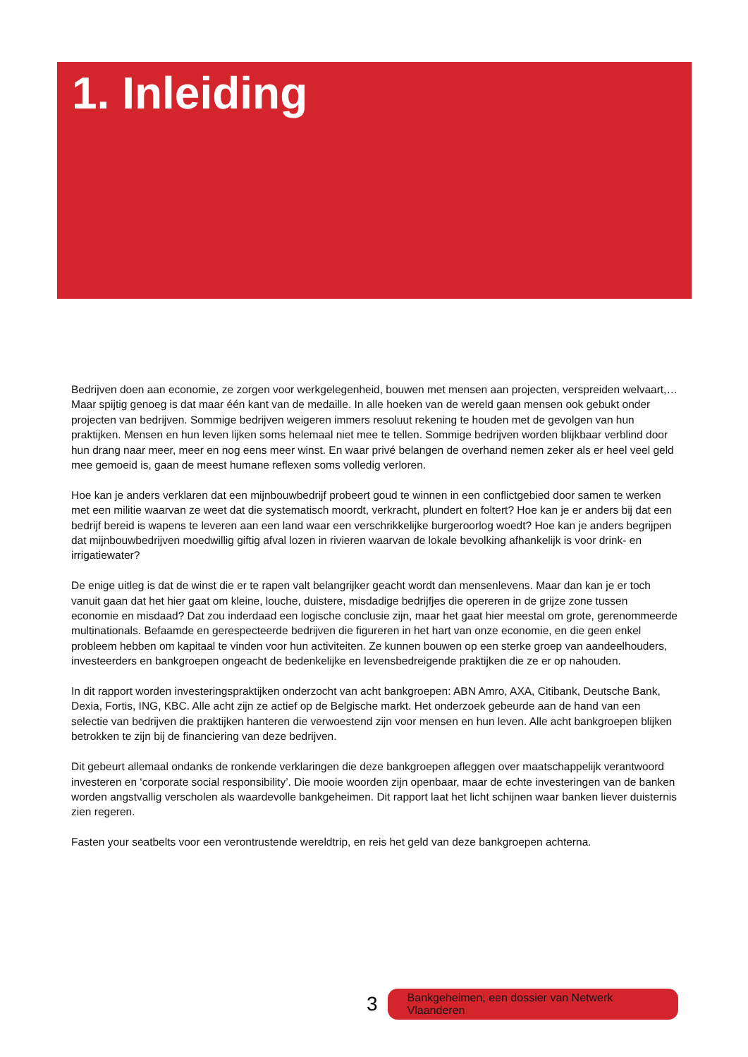1. Inleiding
Bedrijven doen aan economie, ze zorgen voor werkgelegenheid, bouwen met mensen aan projecten, verspreiden welvaart,… Maar spijtig genoeg is dat maar één kant van de medaille. In alle hoeken van de wereld gaan mensen ook gebukt onder projecten van bedrijven. Sommige bedrijven weigeren immers resoluut rekening te houden met de gevolgen van hun praktijken. Mensen en hun leven lijken soms helemaal niet mee te tellen. Sommige bedrijven worden blijkbaar verblind door hun drang naar meer, meer en nog eens meer winst. En waar privé belangen de overhand nemen zeker als er heel veel geld mee gemoeid is, gaan de meest humane reflexen soms volledig verloren.
Hoe kan je anders verklaren dat een mijnbouwbedrijf probeert goud te winnen in een conflictgebied door samen te werken met een militie waarvan ze weet dat die systematisch moordt, verkracht, plundert en foltert? Hoe kan je er anders bij dat een bedrijf bereid is wapens te leveren aan een land waar een verschrikkelijke burgeroorlog woedt? Hoe kan je anders begrijpen dat mijnbouwbedrijven moedwillig giftig afval lozen in rivieren waarvan de lokale bevolking afhankelijk is voor drink- en irrigatiewater?
De enige uitleg is dat de winst die er te rapen valt belangrijker geacht wordt dan mensenlevens. Maar dan kan je er toch vanuit gaan dat het hier gaat om kleine, louche, duistere, misdadige bedrijfjes die opereren in de grijze zone tussen economie en misdaad? Dat zou inderdaad een logische conclusie zijn, maar het gaat hier meestal om grote, gerenommeerde multinationals. Befaamde en gerespecteerde bedrijven die figureren in het hart van onze economie, en die geen enkel probleem hebben om kapitaal te vinden voor hun activiteiten. Ze kunnen bouwen op een sterke groep van aandeelhouders, investeerders en bankgroepen ongeacht de bedenkelijke en levensbedreigende praktijken die ze er op nahouden.
In dit rapport worden investeringspraktijken onderzocht van acht bankgroepen: ABN Amro, AXA, Citibank, Deutsche Bank, Dexia, Fortis, ING, KBC. Alle acht zijn ze actief op de Belgische markt. Het onderzoek gebeurde aan de hand van een selectie van bedrijven die praktijken hanteren die verwoestend zijn voor mensen en hun leven. Alle acht bankgroepen blijken betrokken te zijn bij de financiering van deze bedrijven.
Dit gebeurt allemaal ondanks de ronkende verklaringen die deze bankgroepen afleggen over maatschappelijk verantwoord investeren en ‘corporate social responsibility’. Die mooie woorden zijn openbaar, maar de echte investeringen van de banken worden angstvallig verscholen als waardevolle bankgeheimen. Dit rapport laat het licht schijnen waar banken liever duisternis zien regeren.
Fasten your seatbelts voor een verontrustende wereldtrip, en reis het geld van deze bankgroepen achterna.
3 Bankgeheimen, een dossier van Netwerk Vlaanderen